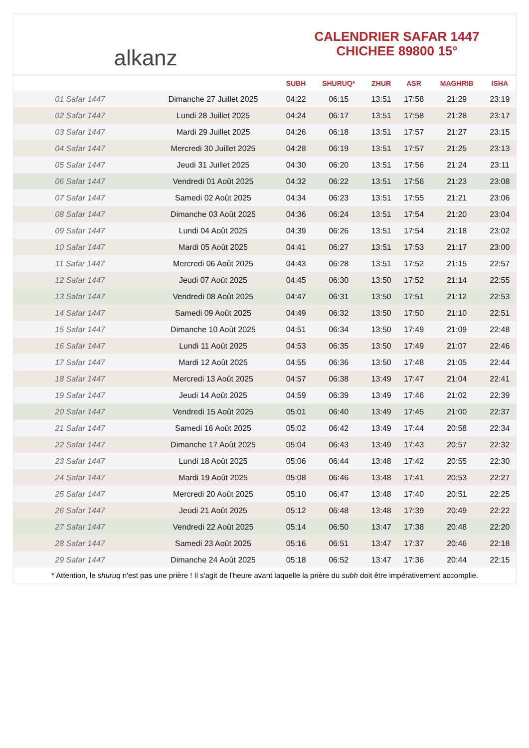alkanz
CALENDRIER SAFAR 1447
CHICHEE 89800 15°
| | | SUBH | SHURUQ* | ZHUR | ASR | MAGHRIB | ISHA |
| --- | --- | --- | --- | --- | --- | --- | --- |
| 01 Safar 1447 | Dimanche 27 Juillet 2025 | 04:22 | 06:15 | 13:51 | 17:58 | 21:29 | 23:19 |
| 02 Safar 1447 | Lundi 28 Juillet 2025 | 04:24 | 06:17 | 13:51 | 17:58 | 21:28 | 23:17 |
| 03 Safar 1447 | Mardi 29 Juillet 2025 | 04:26 | 06:18 | 13:51 | 17:57 | 21:27 | 23:15 |
| 04 Safar 1447 | Mercredi 30 Juillet 2025 | 04:28 | 06:19 | 13:51 | 17:57 | 21:25 | 23:13 |
| 05 Safar 1447 | Jeudi 31 Juillet 2025 | 04:30 | 06:20 | 13:51 | 17:56 | 21:24 | 23:11 |
| 06 Safar 1447 | Vendredi 01 Août 2025 | 04:32 | 06:22 | 13:51 | 17:56 | 21:23 | 23:08 |
| 07 Safar 1447 | Samedi 02 Août 2025 | 04:34 | 06:23 | 13:51 | 17:55 | 21:21 | 23:06 |
| 08 Safar 1447 | Dimanche 03 Août 2025 | 04:36 | 06:24 | 13:51 | 17:54 | 21:20 | 23:04 |
| 09 Safar 1447 | Lundi 04 Août 2025 | 04:39 | 06:26 | 13:51 | 17:54 | 21:18 | 23:02 |
| 10 Safar 1447 | Mardi 05 Août 2025 | 04:41 | 06:27 | 13:51 | 17:53 | 21:17 | 23:00 |
| 11 Safar 1447 | Mercredi 06 Août 2025 | 04:43 | 06:28 | 13:51 | 17:52 | 21:15 | 22:57 |
| 12 Safar 1447 | Jeudi 07 Août 2025 | 04:45 | 06:30 | 13:50 | 17:52 | 21:14 | 22:55 |
| 13 Safar 1447 | Vendredi 08 Août 2025 | 04:47 | 06:31 | 13:50 | 17:51 | 21:12 | 22:53 |
| 14 Safar 1447 | Samedi 09 Août 2025 | 04:49 | 06:32 | 13:50 | 17:50 | 21:10 | 22:51 |
| 15 Safar 1447 | Dimanche 10 Août 2025 | 04:51 | 06:34 | 13:50 | 17:49 | 21:09 | 22:48 |
| 16 Safar 1447 | Lundi 11 Août 2025 | 04:53 | 06:35 | 13:50 | 17:49 | 21:07 | 22:46 |
| 17 Safar 1447 | Mardi 12 Août 2025 | 04:55 | 06:36 | 13:50 | 17:48 | 21:05 | 22:44 |
| 18 Safar 1447 | Mercredi 13 Août 2025 | 04:57 | 06:38 | 13:49 | 17:47 | 21:04 | 22:41 |
| 19 Safar 1447 | Jeudi 14 Août 2025 | 04:59 | 06:39 | 13:49 | 17:46 | 21:02 | 22:39 |
| 20 Safar 1447 | Vendredi 15 Août 2025 | 05:01 | 06:40 | 13:49 | 17:45 | 21:00 | 22:37 |
| 21 Safar 1447 | Samedi 16 Août 2025 | 05:02 | 06:42 | 13:49 | 17:44 | 20:58 | 22:34 |
| 22 Safar 1447 | Dimanche 17 Août 2025 | 05:04 | 06:43 | 13:49 | 17:43 | 20:57 | 22:32 |
| 23 Safar 1447 | Lundi 18 Août 2025 | 05:06 | 06:44 | 13:48 | 17:42 | 20:55 | 22:30 |
| 24 Safar 1447 | Mardi 19 Août 2025 | 05:08 | 06:46 | 13:48 | 17:41 | 20:53 | 22:27 |
| 25 Safar 1447 | Mercredi 20 Août 2025 | 05:10 | 06:47 | 13:48 | 17:40 | 20:51 | 22:25 |
| 26 Safar 1447 | Jeudi 21 Août 2025 | 05:12 | 06:48 | 13:48 | 17:39 | 20:49 | 22:22 |
| 27 Safar 1447 | Vendredi 22 Août 2025 | 05:14 | 06:50 | 13:47 | 17:38 | 20:48 | 22:20 |
| 28 Safar 1447 | Samedi 23 Août 2025 | 05:16 | 06:51 | 13:47 | 17:37 | 20:46 | 22:18 |
| 29 Safar 1447 | Dimanche 24 Août 2025 | 05:18 | 06:52 | 13:47 | 17:36 | 20:44 | 22:15 |
* Attention, le shuruq n'est pas une prière ! Il s'agit de l'heure avant laquelle la prière du subh doit être impérativement accomplie.